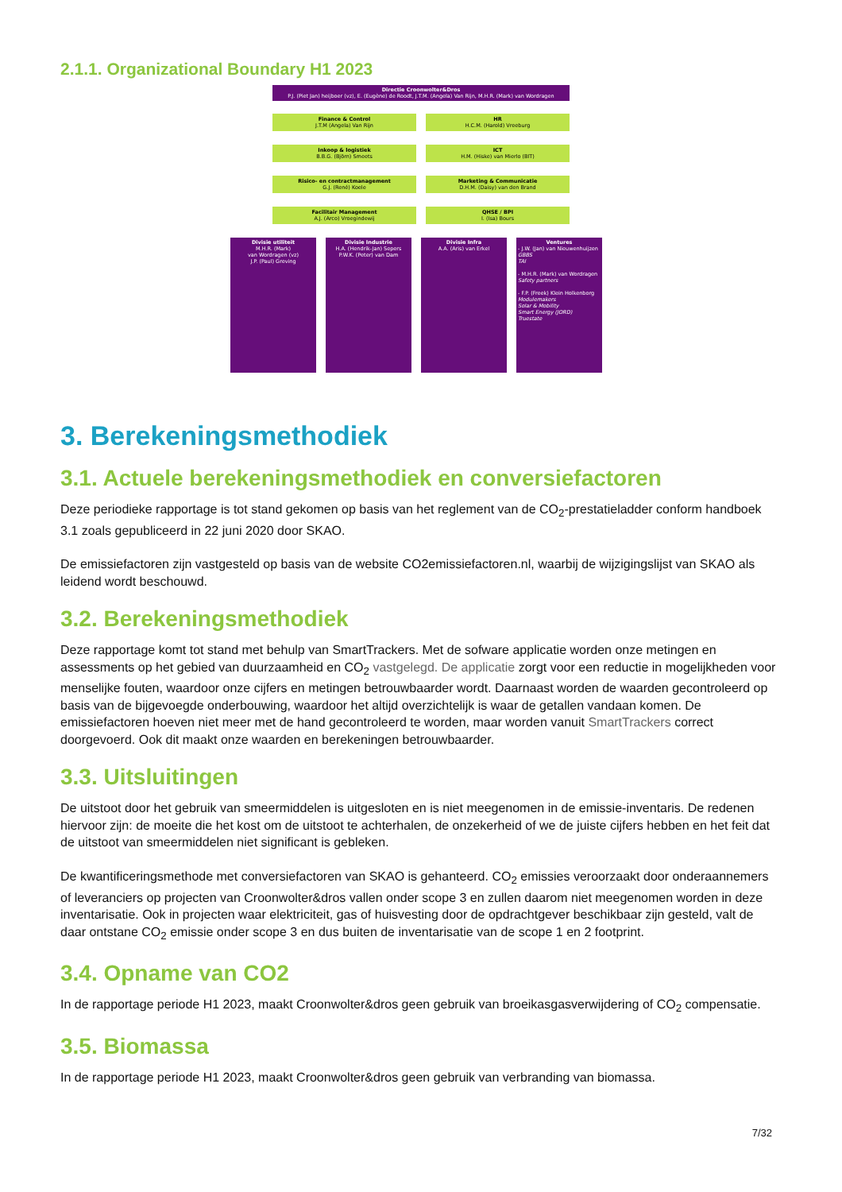2.1.1. Organizational Boundary H1 2023
Directie Croonwolter&Dros
P.J. (Piet Jan) heijboer (vz), E. (Eugène) de Roodt, J.T.M. (Angela) Van Rijn, M.H.R. (Mark) van Wordragen
Finance & Control
J.T.M (Angela) Van Rijn
HR
H.C.M. (Harold) Vreeburg
Inkoop & logistiek
B.B.G. (Björn) Smeets
ICT
H.M. (Hiske) van Mierlo (BIT)
Risico- en contractmanagement
G.J. (René) Koele
Marketing & Communicatie
D.H.M. (Daisy) van den Brand
Facilitair Management
A.J. (Arco) Vroegindewij
QHSE / BPI
I. (Isa) Bours
Divisie utiliteit
M.H.R. (Mark)
van Wordragen (vz)
J.P. (Paul) Greving
Divisie Industrie
H.A. (Hendrik-Jan) Sepers
P.W.K. (Peter) van Dam
Divisie Infra
A.A. (Aris) van Erkel
Ventures
- J.W. (Jan) van Nieuwenhuijzen
GBBS
TAI
- M.H.R. (Mark) van Wordragen
Safety partners
- F.P. (Freek) Klein Holkenborg
Modulemakers
Solar & Mobility
Smart Energy (JORD)
Truestate
3. Berekeningsmethodiek
3.1. Actuele berekeningsmethodiek en conversiefactoren
Deze periodieke rapportage is tot stand gekomen op basis van het reglement van de CO<sub>2</sub>-prestatieladder conform handboek 3.1 zoals gepubliceerd in 22 juni 2020 door SKAO.
De emissiefactoren zijn vastgesteld op basis van de website CO2emissiefactoren.nl, waarbij de wijzigingslijst van SKAO als leidend wordt beschouwd.
3.2. Berekeningsmethodiek
Deze rapportage komt tot stand met behulp van SmartTrackers. Met de sofware applicatie worden onze metingen en assessments op het gebied van duurzaamheid en CO<sub>2</sub> vastgelegd. De applicatie zorgt voor een reductie in mogelijkheden voor menselijke fouten, waardoor onze cijfers en metingen betrouwbaarder wordt. Daarnaast worden de waarden gecontroleerd op basis van de bijgevoegde onderbouwing, waardoor het altijd overzichtelijk is waar de getallen vandaan komen. De emissiefactoren hoeven niet meer met de hand gecontroleerd te worden, maar worden vanuit SmartTrackers correct doorgevoerd. Ook dit maakt onze waarden en berekeningen betrouwbaarder.
3.3. Uitsluitingen
De uitstoot door het gebruik van smeermiddelen is uitgesloten en is niet meegenomen in de emissie-inventaris. De redenen hiervoor zijn: de moeite die het kost om de uitstoot te achterhalen, de onzekerheid of we de juiste cijfers hebben en het feit dat de uitstoot van smeermiddelen niet significant is gebleken.
De kwantificeringsmethode met conversiefactoren van SKAO is gehanteerd. CO<sub>2</sub> emissies veroorzaakt door onderaannemers of leveranciers op projecten van Croonwolter&dros vallen onder scope 3 en zullen daarom niet meegenomen worden in deze inventarisatie. Ook in projecten waar elektriciteit, gas of huisvesting door de opdrachtgever beschikbaar zijn gesteld, valt de daar ontstane CO<sub>2</sub> emissie onder scope 3 en dus buiten de inventarisatie van de scope 1 en 2 footprint.
3.4. Opname van CO2
In de rapportage periode H1 2023, maakt Croonwolter&dros geen gebruik van broeikasgasverwijdering of CO<sub>2</sub> compensatie.
3.5. Biomassa
In de rapportage periode H1 2023, maakt Croonwolter&dros geen gebruik van verbranding van biomassa.
7/32